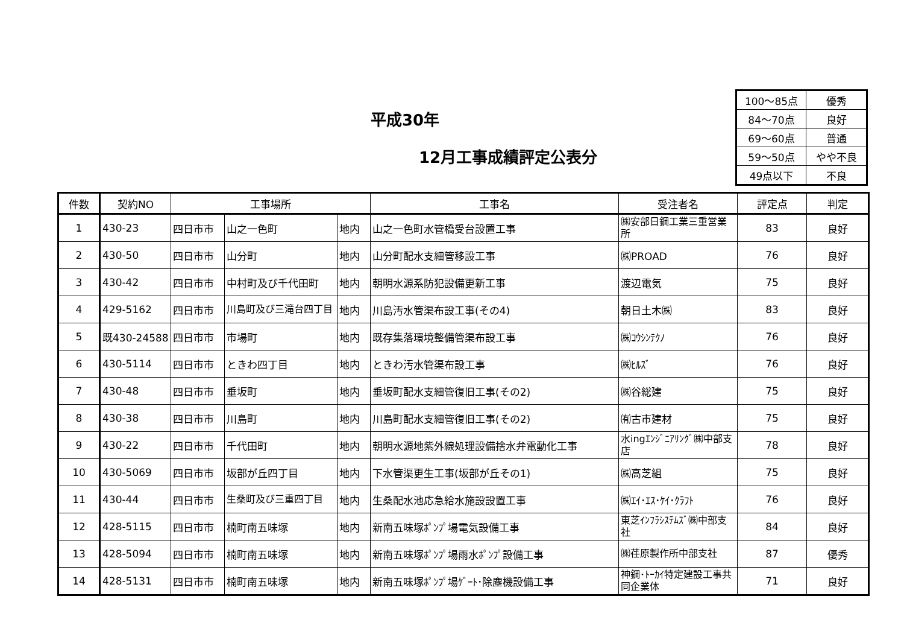平成30年
12月工事成績評定公表分
| 100～85点 | 優秀 |
| 84～70点 | 良好 |
| 69～60点 | 普通 |
| 59～50点 | やや不良 |
| 49点以下 | 不良 |
| 件数 | 契約NO | 工事場所 | | | 工事名 | 受注者名 | 評定点 | 判定 |
| --- | --- | --- | --- | --- | --- | --- | --- | --- |
| 1 | 430-23 | 四日市市 | 山之一色町 | 地内 | 山之一色町水管橋受台設置工事 | ㈱安部日鋼工業三重営業所 | 83 | 良好 |
| 2 | 430-50 | 四日市市 | 山分町 | 地内 | 山分町配水支細管移設工事 | ㈱PROAD | 76 | 良好 |
| 3 | 430-42 | 四日市市 | 中村町及び千代田町 | 地内 | 朝明水源系防犯設備更新工事 | 渡辺電気 | 75 | 良好 |
| 4 | 429-5162 | 四日市市 | 川島町及び三滝台四丁目 | 地内 | 川島汚水管渠布設工事(その4) | 朝日土木㈱ | 83 | 良好 |
| 5 | 既430-24588 | 四日市市 | 市場町 | 地内 | 既存集落環境整備管渠布設工事 | ㈱ｺｳｼﾝﾃｸﾉ | 76 | 良好 |
| 6 | 430-5114 | 四日市市 | ときわ四丁目 | 地内 | ときわ汚水管渠布設工事 | ㈱ﾋﾙｽﾞ | 76 | 良好 |
| 7 | 430-48 | 四日市市 | 垂坂町 | 地内 | 垂坂町配水支細管復旧工事(その2) | ㈱谷総建 | 75 | 良好 |
| 8 | 430-38 | 四日市市 | 川島町 | 地内 | 川島町配水支細管復旧工事(その2) | ㈲古市建材 | 75 | 良好 |
| 9 | 430-22 | 四日市市 | 千代田町 | 地内 | 朝明水源地紫外線処理設備捨水弁電動化工事 | 水ingｴﾝｼﾞﾆｱﾘﾝｸﾞ㈱中部支店 | 78 | 良好 |
| 10 | 430-5069 | 四日市市 | 坂部が丘四丁目 | 地内 | 下水管渠更生工事(坂部が丘その1) | ㈱高芝組 | 75 | 良好 |
| 11 | 430-44 | 四日市市 | 生桑町及び三重四丁目 | 地内 | 生桑配水池応急給水施設設置工事 | ㈱ｴｲ･ｴｽ･ｹｲ･ｸﾗﾌﾄ | 76 | 良好 |
| 12 | 428-5115 | 四日市市 | 楠町南五味塚 | 地内 | 新南五味塚ﾎﾟﾝﾌﾟ場電気設備工事 | 東芝ｲﾝﾌﾗｼｽﾃﾑｽﾞ㈱中部支社 | 84 | 良好 |
| 13 | 428-5094 | 四日市市 | 楠町南五味塚 | 地内 | 新南五味塚ﾎﾟﾝﾌﾟ場雨水ﾎﾟﾝﾌﾟ設備工事 | ㈱荏原製作所中部支社 | 87 | 優秀 |
| 14 | 428-5131 | 四日市市 | 楠町南五味塚 | 地内 | 新南五味塚ﾎﾟﾝﾌﾟ場ｹﾞｰﾄ･除塵機設備工事 | 神鋼･ﾄｰｶｲ特定建設工事共同企業体 | 71 | 良好 |